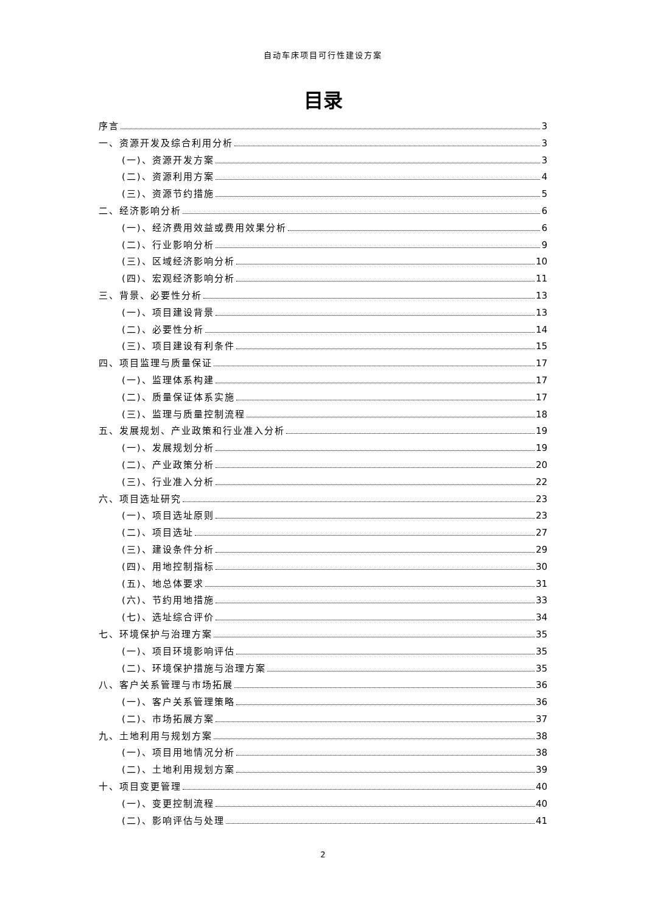自动车床项目可行性建设方案
目录
序言 3
一、资源开发及综合利用分析 3
(一)、资源开发方案 3
(二)、资源利用方案 4
(三)、资源节约措施 5
二、经济影响分析 6
(一)、经济费用效益或费用效果分析 6
(二)、行业影响分析 9
(三)、区域经济影响分析 10
(四)、宏观经济影响分析 11
三、背景、必要性分析 13
(一)、项目建设背景 13
(二)、必要性分析 14
(三)、项目建设有利条件 15
四、项目监理与质量保证 17
(一)、监理体系构建 17
(二)、质量保证体系实施 17
(三)、监理与质量控制流程 18
五、发展规划、产业政策和行业准入分析 19
(一)、发展规划分析 19
(二)、产业政策分析 20
(三)、行业准入分析 22
六、项目选址研究 23
(一)、项目选址原则 23
(二)、项目选址 27
(三)、建设条件分析 29
(四)、用地控制指标 30
(五)、地总体要求 31
(六)、节约用地措施 33
(七)、选址综合评价 34
七、环境保护与治理方案 35
(一)、项目环境影响评估 35
(二)、环境保护措施与治理方案 35
八、客户关系管理与市场拓展 36
(一)、客户关系管理策略 36
(二)、市场拓展方案 37
九、土地利用与规划方案 38
(一)、项目用地情况分析 38
(二)、土地利用规划方案 39
十、项目变更管理 40
(一)、变更控制流程 40
(二)、影响评估与处理 41
2